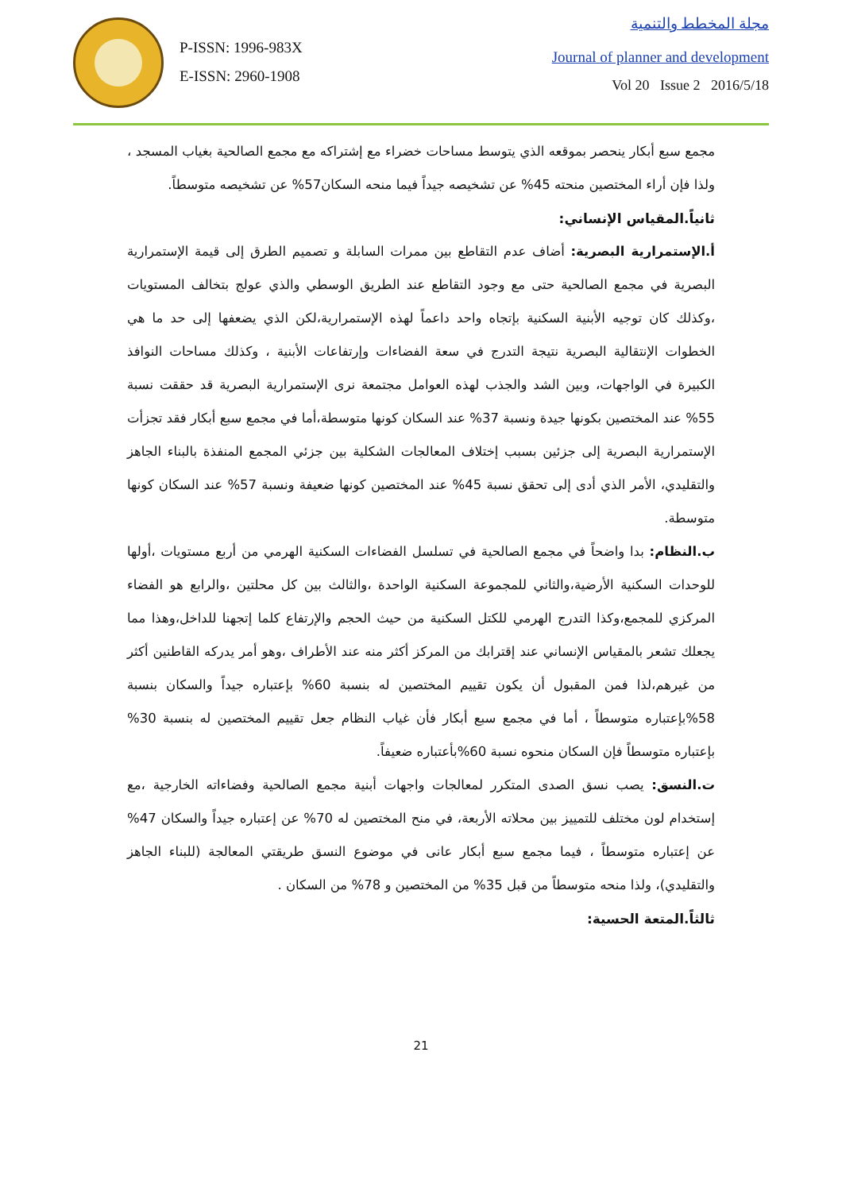P-ISSN: 1996-983X
E-ISSN: 2960-1908
مجلة المخطط والتنمية
Journal of planner and development
Vol 20 Issue 2 2016/5/18
مجمع سبع أبكار ينحصر بموقعه الذي يتوسط مساحات خضراء مع إشتراكه مع مجمع الصالحية بغياب المسجد ، ولذا فإن أراء المختصين منحته 45% عن تشخيصه جيداً فيما منحه السكان57% عن تشخيصه متوسطاً.
ثانياً.المقياس الإنساني:
أ.الإستمرارية البصرية: أضاف عدم التقاطع بين ممرات السابلة و تصميم الطرق إلى قيمة الإستمرارية البصرية في مجمع الصالحية حتى مع وجود التقاطع عند الطريق الوسطي والذي عولج بتخالف المستويات ،وكذلك كان توجيه الأبنية السكنية بإتجاه واحد داعماً لهذه الإستمرارية،لكن الذي يضعفها إلى حد ما هي الخطوات الإنتقالية البصرية نتيجة التدرج في سعة الفضاءات وإرتفاعات الأبنية ، وكذلك مساحات النوافذ الكبيرة في الواجهات، وبين الشد والجذب لهذه العوامل مجتمعة نرى الإستمرارية البصرية قد حققت نسبة 55% عند المختصين بكونها جيدة ونسبة 37% عند السكان كونها متوسطة،أما في مجمع سبع أبكار فقد تجزأت الإستمرارية البصرية إلى جزئين بسبب إختلاف المعالجات الشكلية بين جزئي المجمع المنفذة بالبناء الجاهز والتقليدي، الأمر الذي أدى إلى تحقق نسبة 45% عند المختصين كونها ضعيفة ونسبة 57% عند السكان كونها متوسطة.
ب.النظام: بدا واضحاً في مجمع الصالحية في تسلسل الفضاءات السكنية الهرمي من أربع مستويات ،أولها للوحدات السكنية الأرضية،والثاني للمجموعة السكنية الواحدة ،والثالث بين كل محلتين ،والرابع هو الفضاء المركزي للمجمع،وكذا التدرج الهرمي للكتل السكنية من حيث الحجم والإرتفاع كلما إتجهنا للداخل،وهذا مما يجعلك تشعر بالمقياس الإنساني عند إقترابك من المركز أكثر منه عند الأطراف ،وهو أمر يدركه القاطنين أكثر من غيرهم،لذا فمن المقبول أن يكون تقييم المختصين له بنسبة 60% بإعتباره جيداً والسكان بنسبة 58%بإعتباره متوسطاً ، أما في مجمع سبع أبكار فأن غياب النظام جعل تقييم المختصين له بنسبة 30% بإعتباره متوسطاً فإن السكان منحوه نسبة 60%بأعتباره ضعيفاً.
ت.النسق: يصب نسق الصدى المتكرر لمعالجات واجهات أبنية مجمع الصالحية وفضاءاته الخارجية ،مع إستخدام لون مختلف للتمييز بين محلاته الأربعة، في منح المختصين له 70% عن إعتباره جيداً والسكان 47% عن إعتباره متوسطاً ، فيما مجمع سبع أبكار عانى في موضوع النسق طريقتي المعالجة (للبناء الجاهز والتقليدي)، ولذا منحه متوسطاً من قبل 35% من المختصين و 78% من السكان .
ثالثاً.المتعة الحسية:
21